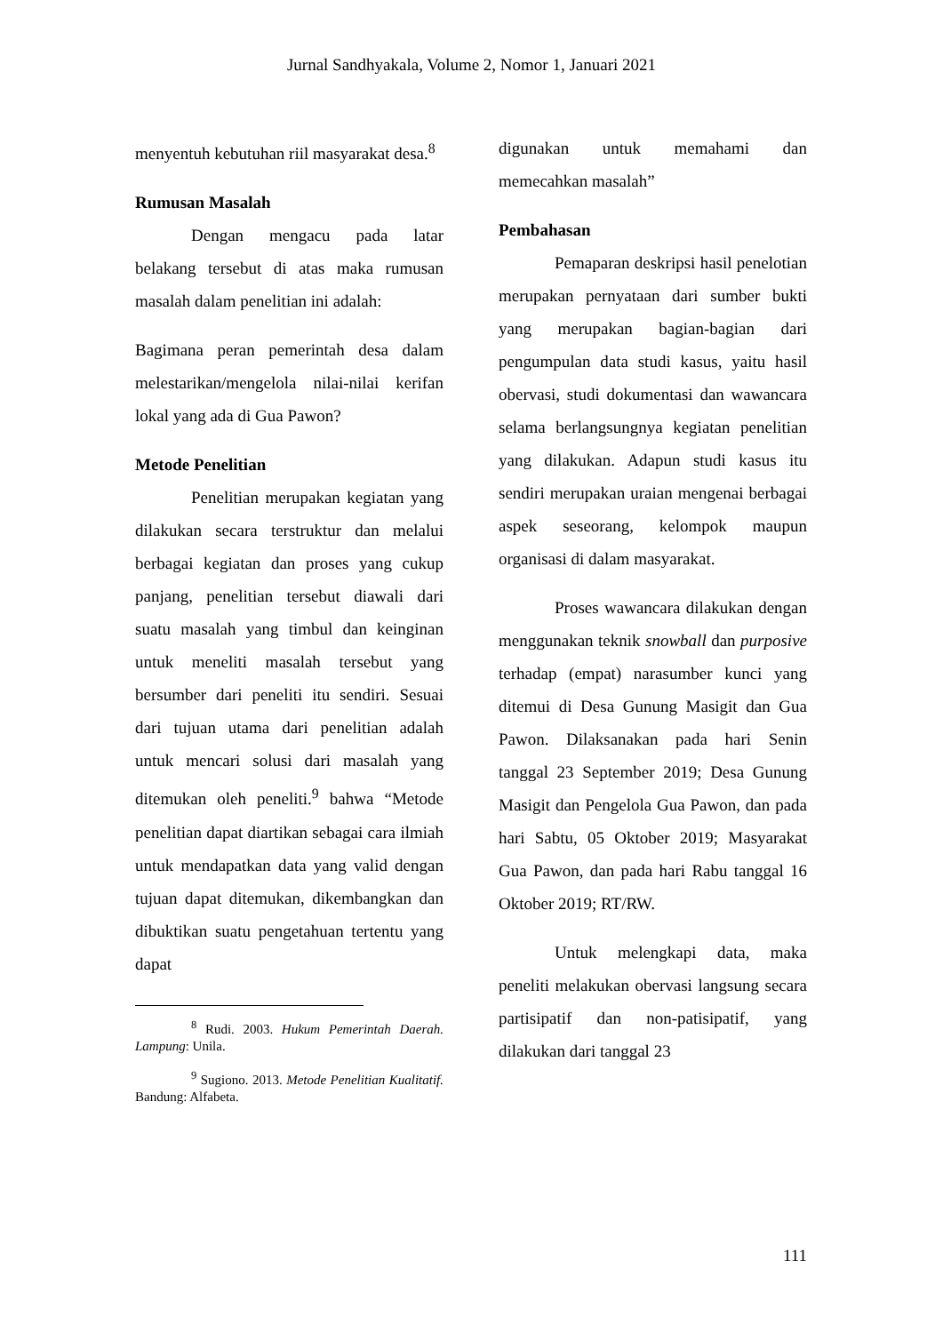Jurnal Sandhyakala, Volume 2, Nomor 1, Januari 2021
menyentuh kebutuhan riil masyarakat desa.<sup>8</sup>
Rumusan Masalah
Dengan mengacu pada latar belakang tersebut di atas maka rumusan masalah dalam penelitian ini adalah:
Bagimana peran pemerintah desa dalam melestarikan/mengelola nilai-nilai kerifan lokal yang ada di Gua Pawon?
Metode Penelitian
Penelitian merupakan kegiatan yang dilakukan secara terstruktur dan melalui berbagai kegiatan dan proses yang cukup panjang, penelitian tersebut diawali dari suatu masalah yang timbul dan keinginan untuk meneliti masalah tersebut yang bersumber dari peneliti itu sendiri. Sesuai dari tujuan utama dari penelitian adalah untuk mencari solusi dari masalah yang ditemukan oleh peneliti.<sup>9</sup> bahwa “Metode penelitian dapat diartikan sebagai cara ilmiah untuk mendapatkan data yang valid dengan tujuan dapat ditemukan, dikembangkan dan dibuktikan suatu pengetahuan tertentu yang dapat
<sup>8</sup> Rudi. 2003. Hukum Pemerintah Daerah. Lampung: Unila.
<sup>9</sup> Sugiono. 2013. Metode Penelitian Kualitatif. Bandung: Alfabeta.
digunakan untuk memahami dan memecahkan masalah”
Pembahasan
Pemaparan deskripsi hasil penelotian merupakan pernyataan dari sumber bukti yang merupakan bagian-bagian dari pengumpulan data studi kasus, yaitu hasil obervasi, studi dokumentasi dan wawancara selama berlangsungnya kegiatan penelitian yang dilakukan. Adapun studi kasus itu sendiri merupakan uraian mengenai berbagai aspek seseorang, kelompok maupun organisasi di dalam masyarakat.
Proses wawancara dilakukan dengan menggunakan teknik snowball dan purposive terhadap (empat) narasumber kunci yang ditemui di Desa Gunung Masigit dan Gua Pawon. Dilaksanakan pada hari Senin tanggal 23 September 2019; Desa Gunung Masigit dan Pengelola Gua Pawon, dan pada hari Sabtu, 05 Oktober 2019; Masyarakat Gua Pawon, dan pada hari Rabu tanggal 16 Oktober 2019; RT/RW.
Untuk melengkapi data, maka peneliti melakukan obervasi langsung secara partisipatif dan non-patisipatif, yang dilakukan dari tanggal 23
111